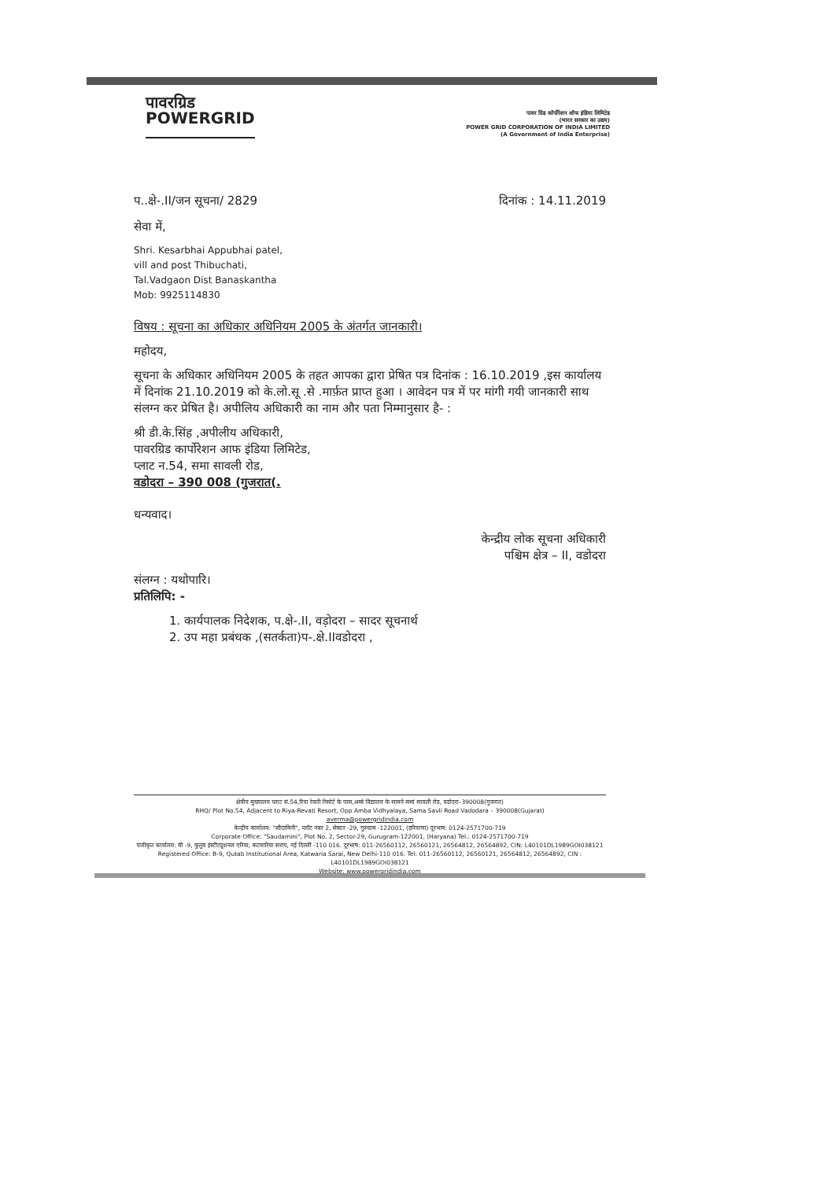पावरग्रिड
POWERGRID
पावर ग्रिड कॉर्पोरेशन ऑफ इंडिया लिमिटेड
(भारत सरकार का उद्यम)
POWER GRID CORPORATION OF INDIA LIMITED
(A Government of India Enterprise)
प..क्षे-.II/जन सूचना/ 2829 दिनांक : 14.11.2019
सेवा में,
Shri. Kesarbhai Appubhai patel,
vill and post Thibuchati,
Tal.Vadgaon Dist Banaskantha
Mob: 9925114830
विषय : सूचना का अधिकार अधिनियम 2005 के अंतर्गत जानकारी।
महोदय,
सूचना के अधिकार अधिनियम 2005 के तहत आपका द्वारा प्रेषित पत्र दिनांक : 16.10.2019 ,इस कार्यालय में दिनांक 21.10.2019 को के.लो.सू .से .मार्फ़त प्राप्त हुआ । आवेदन पत्र में पर मांगी गयी जानकारी साथ संलग्न कर प्रेषित है। अपीलिय अधिकारी का नाम और पता निम्मानुसार है- :
श्री डी.के.सिंह ,अपीलीय अधिकारी,
पावरग्रिड कार्पोरेशन आफ इंडिया लिमिटेड,
प्लाट न.54, समा सावली रोड,
वडोदरा – 390 008 (गुजरात(.
धन्यवाद।
केन्द्रीय लोक सूचना अधिकारी
पश्चिम क्षेत्र – II, वडोदरा
संलग्न : यथोपारि।
प्रतिलिपि: -
1. कार्यपालक निदेशक, प.क्षे-.II, वड़ोदरा – सादर सूचनार्थ
2. उप महा प्रबंधक ,(सतर्कता)प-.क्षे.IIवडोदरा ,
क्षेत्रीय मुख्यालय प्लाट सं.54,रिया रेवती रिसोर्ट के पास,अम्बे विद्यालय के सामने समां सावली रोड, वडोदरा–390008(गुजरात)
RHQ/ Plot No.54, Adjacent to Riya-Revati Resort, Opp Amba Vidhyalaya, Sama Savli Road Vadodara – 390008(Gujarat)
averma@powergridindia.com
केन्द्रीय कार्यालय: "सौदामिनी", प्लॉट नंबर 2, सेक्टर -29, गुरुग्राम -122001, (हरियाणा) दूरभाष: 0124-2571700-719
Corporate Office: "Saudamini", Plot No. 2, Sector-29, Gurugram-122001, (Haryana) Tel.: 0124-2571700-719
पंजीकृत कार्यालय: बी -9, कुतुब इंस्टीट्यूशनल एरिया, कटवारिया सराय, नई दिल्ली -110 016. दूरभाष: 011-26560112, 26560121, 26564812, 26564892, CIN: L40101DL1989GOI038121
Registered Office: B-9, Qutab Institutional Area, Katwaria Sarai, New Delhi-110 016. Tel: 011-26560112, 26560121, 26564812, 26564892, CIN : L40101DL1989GOI038121
Website: www.powergridindia.com